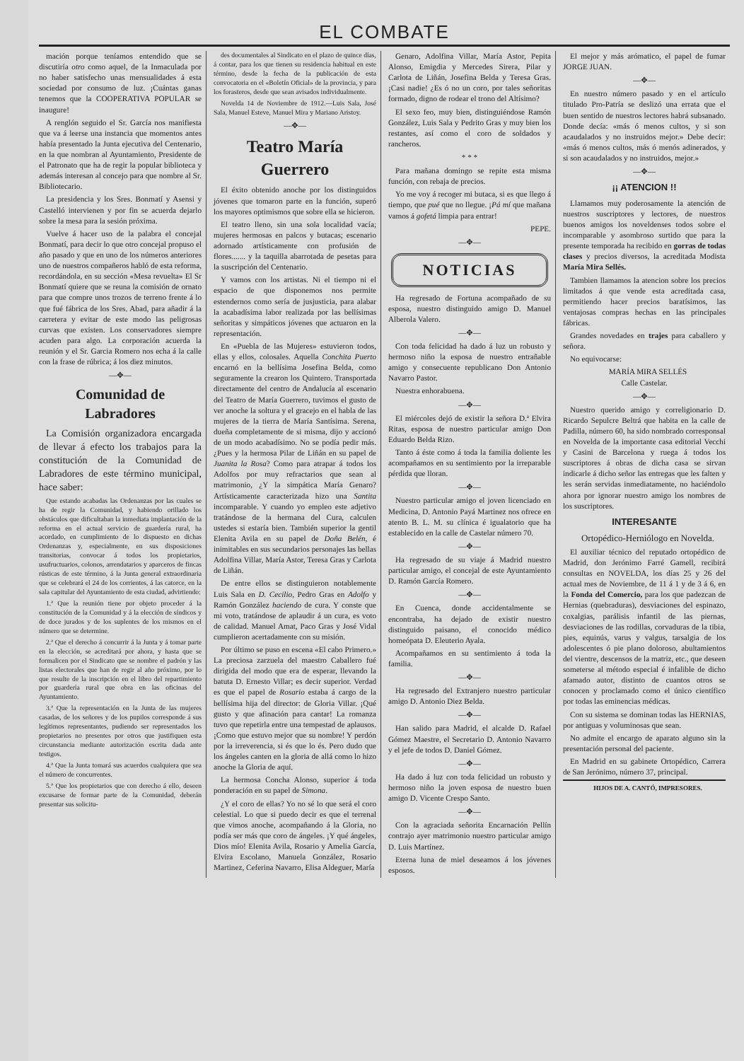EL COMBATE
mación porque teníamos entendido que se discutiría otro como aquel, de la Inmaculada por no haber satisfecho unas mensualidades á esta sociedad por consumo de luz. ¡Cuántas ganas tenemos que la COOPERATIVA POPULAR se inaugure!
A renglón seguido el Sr. García nos manifiesta que va á leerse una instancia que momentos antes había presentado la Junta ejecutiva del Centenario, en la que nombran al Ayuntamiento, Presidente de el Patronato que ha de regir la popular biblioteca y además interesan al concejo para que nombre al Sr. Bibliotecario.
La presidencia y los Sres. Bonmatí y Asensi y Castelló intervienen y por fin se acuerda dejarlo sobre la mesa para la sesión próxima.
Vuelve á hacer uso de la palabra el concejal Bonmatí, para decir lo que otro concejal propuso el año pasado y que en uno de los números anteriores uno de nuestros compañeros habló de esta reforma, recordándola, en su sección «Mesa revuelta» El Sr Bonmatí quiere que se reuna la comisión de ornato para que compre unos trozos de terreno frente á lo que fué fábrica de los Sres. Abad, para añadir á la carretera y evitar de este modo las peligrosas curvas que existen. Los conservadores siempre acuden para algo. La corporación acuerda la reunión y el Sr. Garcia Romero nos echa á la calle con la frase de rúbrica; á los diez minutos.
—✥—
Comunidad de Labradores
La Comisión organizadora encargada de llevar á efecto los trabajos para la constitución de la Comunidad de Labradores de este término municipal, hace saber:
Que estando acabadas las Ordenanzas por las cuales se ha de regir la Comunidad, y habiendo orillado los obstáculos que dificultaban la inmediata implantación de la reforma en el actual servicio de guardería rural, ha acordado, en cumplimiento de lo dispuesto en dichas Ordenanzas y, especialmente, en sus disposiciones transitorias, convocar á todos los propietarios, usufructuarios, colonos, arrendatarios y aparceros de fincas rústicas de este término, á la Junta general extraordinaria que se celebrará el 24 de los corrientes, á las catorce, en la sala capitular del Ayuntamiento de esta ciudad, advirtiendo:
1.ª Que la reunión tiene por objeto proceder á la constitución de la Comunidad y á la elección de síndicos y de doce jurados y de los suplentes de los mismos en el número que se determine.
2.ª Que el derecho á concurrir á la Junta y á tomar parte en la elección, se acreditará por ahora, y hasta que se formalicen por el Sindicato que se nombre el padrón y las listas electorales que han de regir al año próximo, por lo que resulte de la inscripción en el libro del repartimiento por guardería rural que obra en las oficinas del Ayuntamiento.
3.ª Que la representación en la Junta de las mujeres casadas, de los señores y de los pupilos corresponde á sus legítimos representantes, pudiendo ser representados los propietarios no presentes por otros que justifiquen esta circunstancia mediante autorización escrita dada ante testigos.
4.ª Que la Junta tomará sus acuerdos cualquiera que sea el número de concurrentes.
5.ª Que los propietarios que con derecho á ello, deseen excusarse de formar parte de la Comunidad, deberán presentar sus solicitu-
des documentales al Sindicato en el plazo de quince días, á contar, para los que tienen su residencia habitual en este término, desde la fecha de la publicación de esta convocatoria en el «Boletín Oficial» de la provincia, y para los forasteros, desde que sean avisados individualmente.
Novelda 14 de Noviembre de 1912.—Luis Sala, José Sala, Manuel Esteve, Manuel Mira y Mariano Aristoy.
—✥—
Teatro María Guerrero
El éxito obtenido anoche por los distinguidos jóvenes que tomaron parte en la función, superó los mayores optimismos que sobre ella se hicieron.
El teatro lleno, sin una sola localidad vacía; mujeres hermosas en palcos y butacas; escenario adornado artísticamente con profusión de flores....... y la taquilla abarrotada de pesetas para la suscripción del Centenario.
Y vamos con los artistas. Ni el tiempo ni el espacio de que disponemos nos permite estendernos como sería de jusjusticia, para alabar la acabadísima labor realizada por las bellísimas señoritas y simpáticos jóvenes que actuaron en la representación.
En «Puebla de las Mujeres» estuvieron todos, ellas y ellos, colosales. Aquella Conchita Puerto encarnó en la bellísima Josefina Belda, como seguramente la crearon los Quintero. Transportada directamente del centro de Andalucía al escenario del Teatro de María Guerrero, tuvimos el gusto de ver anoche la soltura y el gracejo en el habla de las mujeres de la tierra de María Santísima. Serena, dueña completamente de si misma, dijo y accionó de un modo acabadísimo. No se podía pedir más. ¿Pues y la hermosa Pilar de Liñán en su papel de Juanita la Rosa? Como para atrapar á todos los Adolfos por muy refractarios que sean al matrimonio, ¿Y la simpática María Genaro? Artísticamente caracterizada hizo una Santita incomparable. Y cuando yo empleo este adjetivo tratándose de la hermana del Cura, calculen ustedes si estaría bien. También superior la gentil Elenita Avila en su papel de Doña Belén, é inimitables en sus secundarios personajes las bellas Adolfina Villar, María Astor, Teresa Gras y Carlota de Liñán.
De entre ellos se distinguieron notablemente Luis Sala en D. Cecilio, Pedro Gras en Adolfo y Ramón González haciendo de cura. Y conste que mi voto, tratándose de aplaudir á un cura, es voto de calidad. Manuel Amat, Paco Gras y José Vidal cumplieron acertadamente con su misión.
Por último se puso en escena «El cabo Primero.» La preciosa zarzuela del maestro Caballero fué dirigida del modo que era de esperar, llevando la batuta D. Ernesto Villar; es decir superior. Verdad es que el papel de Rosario estaba á cargo de la bellísima hija del director: de Gloria Villar. ¡Qué gusto y que afinación para cantar! La romanza tuvo que repetirla entre una tempestad de aplausos. ¡Como que estuvo mejor que su nombre! Y perdón por la irreverencia, si és que lo és. Pero dudo que los ángeles canten en la gloria de allá como lo hizo anoche la Gloria de aquí.
La hermosa Concha Alonso, superior á toda ponderación en su papel de Simona.
¿Y el coro de ellas? Yo no sé lo que será el coro celestial. Lo que si puedo decir es que el terrenal que vimos anoche, acompañando á la Gloria, no podía ser más que coro de ángeles. ¡Y qué ángeles, Dios mío! Elenita Avila, Rosario y Amelia García, Elvira Escolano, Manuela González, Rosario Martinez, Ceferina Navarro, Elisa Aldeguer, María
Genaro, Adolfina Villar, María Astor, Pepita Alonso, Emigdia y Mercedes Sirera, Pilar y Carlota de Liñán, Josefina Belda y Teresa Gras. ¡Casi nadie! ¿Es ó no un coro, por tales señoritas formado, digno de rodear el trono del Altísimo?
El sexo feo, muy bien, distinguiéndose Ramón González, Luis Sala y Pedrito Gras y muy bien los restantes, así como el coro de soldados y rancheros.
* * *
Para mañana domingo se repite esta misma función, con rebaja de precios.
Yo me voy á recoger mi butaca, si es que llego á tiempo, que pué que no llegue. ¡Pá mí que mañana vamos á gofetá limpia para entrar!
PEPE.
—✥—
NOTICIAS
Ha regresado de Fortuna acompañado de su esposa, nuestro distinguido amigo D. Manuel Alberola Valero.
—✥—
Con toda felicidad ha dado á luz un robusto y hermoso niño la esposa de nuestro entrañable amigo y consecuente republicano Don Antonio Navarro Pastor.
Nuestra enhorabuena.
—✥—
El miércoles dejó de existir la señora D.ª Elvira Ritas, esposa de nuestro particular amigo Don Eduardo Belda Rizo.
Tanto á éste como á toda la familia doliente les acompañamos en su sentimiento por la irreparable pérdida que lloran.
—✥—
Nuestro particular amigo el joven licenciado en Medicina, D. Antonio Payá Martinez nos ofrece en atento B. L. M. su clínica é igualatorio que ha establecido en la calle de Castelar número 70.
—✥—
Ha regresado de su viaje á Madrid nuestro particular amigo, el concejal de este Ayuntamiento D. Ramón García Romero.
—✥—
En Cuenca, donde accidentalmente se encontraba, ha dejado de existir nuestro distinguido paisano, el conocido médico homeópata D. Eleuterio Ayala.
Acompañamos en su sentimiento á toda la familia.
—✥—
Ha regresado del Extranjero nuestro particular amigo D. Antonio Diez Belda.
—✥—
Han salido para Madrid, el alcalde D. Rafael Gómez Maestre, el Secretario D. Antonio Navarro y el jefe de todos D. Daniel Gómez.
—✥—
Ha dado á luz con toda felicidad un robusto y hermoso niño la joven esposa de nuestro buen amigo D. Vicente Crespo Santo.
—✥—
Con la agraciada señorita Encarnación Pellín contrajo ayer matrimonio nuestro particular amigo D. Luis Martínez.
Eterna luna de miel deseamos á los jóvenes esposos.
El mejor y más arómatico, el papel de fumar JORGE JUAN.
—✥—
En nuestro número pasado y en el artículo titulado Pro-Patría se deslizó una errata que el buen sentido de nuestros lectores habrá subsanado. Donde decía: «más ó menos cultos, y si son acaudalados y no instruidos mejor.» Debe decir: «más ó menos cultos, más ó menós adinerados, y si son acaudalados y no instruidos, mejor.»
—✥—
¡¡ ATENCION !!
Llamamos muy poderosamente la atención de nuestros suscriptores y lectores, de nuestros buenos amigos los noveldenses todos sobre el incomparable y asombroso surtido que para la presente temporada ha recibido en gorras de todas clases y precios diversos, la acreditada Modista María Mira Sellés.
Tambien llamamos la atencion sobre los precios limitados á que vende esta acreditada casa, permitiendo hacer precios baratísimos, las ventajosas compras hechas en las principales fábricas.
Grandes novedades en trajes para caballero y señora.
No equivocarse:
MARÍA MIRA SELLÉS
Calle Castelar.
—✥—
Nuestro querido amigo y correligionario D. Ricardo Sepulcre Beltrá que habita en la calle de Padilla, número 60, ha sido nombrado corresponsal en Novelda de la importante casa editorial Vecchi y Casini de Barcelona y ruega á todos los suscriptores á obras de dicha casa se sirvan indicarle á dicho señor las entregas que les falten y les serán servidas inmediatamente, no haciéndolo ahora por ignorar nuestro amigo los nombres de los suscriptores.
INTERESANTE
Ortopédico-Herniólogo en Novelda.
El auxiliar técnico del reputado ortopédico de Madrid, don Jerónimo Farré Gamell, recibirá consultas en NOVELDA, los días 25 y 26 del actual mes de Noviembre, de 11 á 1 y de 3 á 6, en la Fonda del Comercio, para los que padezcan de Hernias (quebraduras), desviaciones del espinazo, coxalgias, parálisis infantil de las piernas, desviaciones de las rodillas, corvaduras de la tibia, pies, equinús, varus y valgus, tarsalgia de los adolescentes ó pie plano doloroso, abultamientos del vientre, descensos de la matriz, etc., que deseen someterse al método especial é infalible de dicho afamado autor, distinto de cuantos otros se conocen y proclamado como el único científico por todas las eminencias médicas.
Con su sistema se dominan todas las HERNIAS, por antiguas y voluminosas que sean.
No admite el encargo de aparato alguno sin la presentación personal del paciente.
En Madrid en su gabinete Ortopédico, Carrera de San Jerónimo, número 37, principal.
HIJOS DE A. CANTÓ, IMPRESORES.